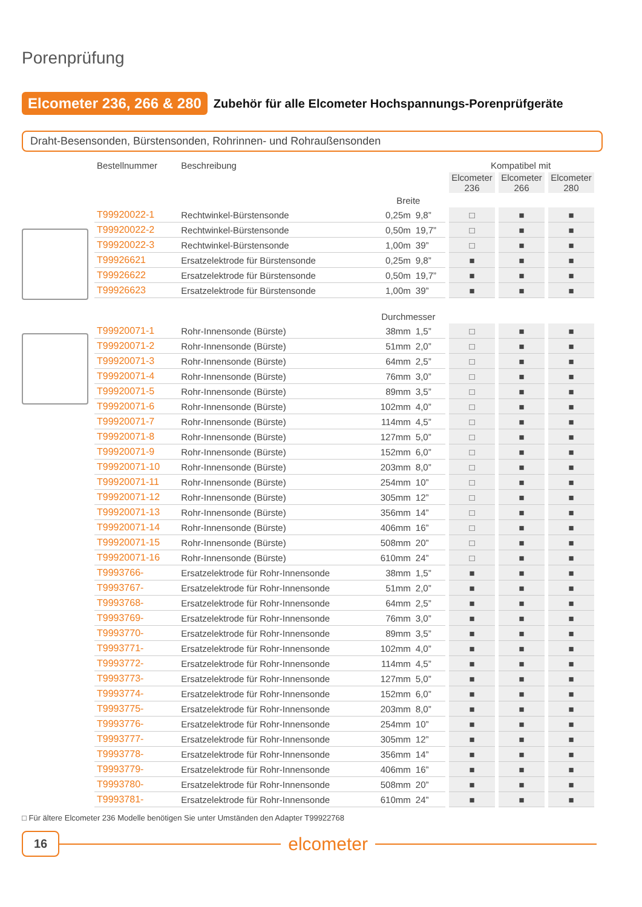Porenprüfung
Elcometer 236, 266 & 280 Zubehör für alle Elcometer Hochspannungs-Porenprüfgeräte
Draht-Besensonden, Bürstensonden, Rohrinnen- und Rohraußensonden
| Bestellnummer | Beschreibung | | | Kompatibel mit | | |
| --- | --- | --- | --- | --- | --- | --- |
| | | | | Elcometer 236 | Elcometer 266 | Elcometer 280 |
| | | Breite | | | | |
| T99920022-1 | Rechtwinkel-Bürstensonde | 0,25m | 9,8” | □ | ■ | ■ |
| T99920022-2 | Rechtwinkel-Bürstensonde | 0,50m | 19,7” | □ | ■ | ■ |
| T99920022-3 | Rechtwinkel-Bürstensonde | 1,00m | 39” | □ | ■ | ■ |
| T99926621 | Ersatzelektrode für Bürstensonde | 0,25m | 9,8” | ■ | ■ | ■ |
| T99926622 | Ersatzelektrode für Bürstensonde | 0,50m | 19,7” | ■ | ■ | ■ |
| T99926623 | Ersatzelektrode für Bürstensonde | 1,00m | 39” | ■ | ■ | ■ |
| | | Durchmesser | | | | |
| T99920071-1 | Rohr-Innensonde (Bürste) | 38mm | 1,5” | □ | ■ | ■ |
| T99920071-2 | Rohr-Innensonde (Bürste) | 51mm | 2,0” | □ | ■ | ■ |
| T99920071-3 | Rohr-Innensonde (Bürste) | 64mm | 2,5” | □ | ■ | ■ |
| T99920071-4 | Rohr-Innensonde (Bürste) | 76mm | 3,0” | □ | ■ | ■ |
| T99920071-5 | Rohr-Innensonde (Bürste) | 89mm | 3,5” | □ | ■ | ■ |
| T99920071-6 | Rohr-Innensonde (Bürste) | 102mm | 4,0” | □ | ■ | ■ |
| T99920071-7 | Rohr-Innensonde (Bürste) | 114mm | 4,5” | □ | ■ | ■ |
| T99920071-8 | Rohr-Innensonde (Bürste) | 127mm | 5,0” | □ | ■ | ■ |
| T99920071-9 | Rohr-Innensonde (Bürste) | 152mm | 6,0” | □ | ■ | ■ |
| T99920071-10 | Rohr-Innensonde (Bürste) | 203mm | 8,0” | □ | ■ | ■ |
| T99920071-11 | Rohr-Innensonde (Bürste) | 254mm | 10” | □ | ■ | ■ |
| T99920071-12 | Rohr-Innensonde (Bürste) | 305mm | 12” | □ | ■ | ■ |
| T99920071-13 | Rohr-Innensonde (Bürste) | 356mm | 14” | □ | ■ | ■ |
| T99920071-14 | Rohr-Innensonde (Bürste) | 406mm | 16” | □ | ■ | ■ |
| T99920071-15 | Rohr-Innensonde (Bürste) | 508mm | 20” | □ | ■ | ■ |
| T99920071-16 | Rohr-Innensonde (Bürste) | 610mm | 24” | □ | ■ | ■ |
| T9993766- | Ersatzelektrode für Rohr-Innensonde | 38mm | 1,5” | ■ | ■ | ■ |
| T9993767- | Ersatzelektrode für Rohr-Innensonde | 51mm | 2,0” | ■ | ■ | ■ |
| T9993768- | Ersatzelektrode für Rohr-Innensonde | 64mm | 2,5” | ■ | ■ | ■ |
| T9993769- | Ersatzelektrode für Rohr-Innensonde | 76mm | 3,0” | ■ | ■ | ■ |
| T9993770- | Ersatzelektrode für Rohr-Innensonde | 89mm | 3,5” | ■ | ■ | ■ |
| T9993771- | Ersatzelektrode für Rohr-Innensonde | 102mm | 4,0” | ■ | ■ | ■ |
| T9993772- | Ersatzelektrode für Rohr-Innensonde | 114mm | 4,5” | ■ | ■ | ■ |
| T9993773- | Ersatzelektrode für Rohr-Innensonde | 127mm | 5,0” | ■ | ■ | ■ |
| T9993774- | Ersatzelektrode für Rohr-Innensonde | 152mm | 6,0” | ■ | ■ | ■ |
| T9993775- | Ersatzelektrode für Rohr-Innensonde | 203mm | 8,0” | ■ | ■ | ■ |
| T9993776- | Ersatzelektrode für Rohr-Innensonde | 254mm | 10” | ■ | ■ | ■ |
| T9993777- | Ersatzelektrode für Rohr-Innensonde | 305mm | 12” | ■ | ■ | ■ |
| T9993778- | Ersatzelektrode für Rohr-Innensonde | 356mm | 14” | ■ | ■ | ■ |
| T9993779- | Ersatzelektrode für Rohr-Innensonde | 406mm | 16” | ■ | ■ | ■ |
| T9993780- | Ersatzelektrode für Rohr-Innensonde | 508mm | 20” | ■ | ■ | ■ |
| T9993781- | Ersatzelektrode für Rohr-Innensonde | 610mm | 24” | ■ | ■ | ■ |
□ Für ältere Elcometer 236 Modelle benötigen Sie unter Umständen den Adapter T99922768
16 elcometer